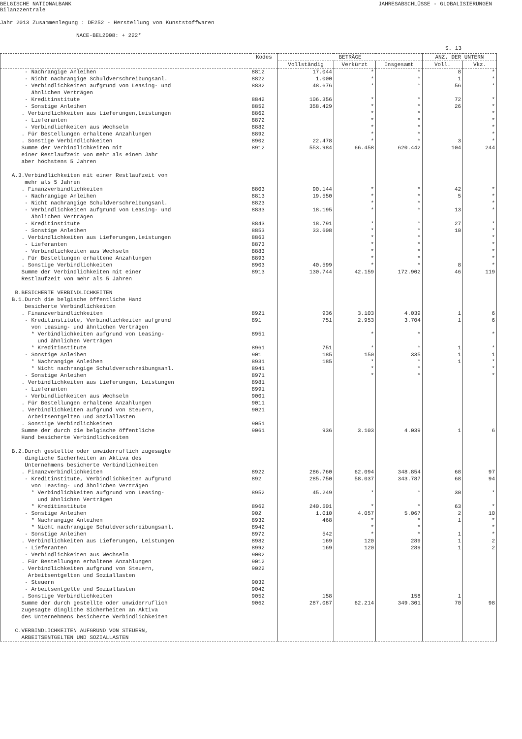BELGISCHE NATIONALBANK
Bilanzzentrale JAHRESABSCHLÜSSE - GLOBALISIERUNGEN
Jahr 2013 Zusammenlegung : DE252 - Herstellung von Kunststoffwaren
NACE-BEL2008: + 222*
S. 13
| | Kodes | BETRÄGE | | | ANZ. DER UNTERN | |
| --- | --- | --- | --- | --- | --- | --- |
| | | Vollständig | Verkürzt | Insgesamt | Voll. | Vkz. |
| - Nachrangige Anleihen | 8812 | 17.044 | * | * | 8 | * |
| - Nicht nachrangige Schuldverschreibungsanl. | 8822 | 1.000 | * | * | 1 | * |
| - Verbindlichkeiten aufgrund von Leasing- und ähnlichen Verträgen | 8832 | 48.676 | * | * | 56 | * |
| - Kreditinstitute | 8842 | 106.356 | * | * | 72 | * |
| - Sonstige Anleihen | 8852 | 358.429 | * | * | 26 | * |
| . Verbindlichkeiten aus Lieferungen,Leistungen | 8862 | | * | * | | * |
| - Lieferanten | 8872 | | * | * | | * |
| - Verbindlichkeiten aus Wechseln | 8882 | | * | * | | * |
| . Für Bestellungen erhaltene Anzahlungen | 8892 | | * | * | | * |
| . Sonstige Verbindlichkeiten | 8902 | 22.478 | * | * | 3 | * |
| Summe der Verbindlichkeiten mit einer Restlaufzeit von mehr als einem Jahr aber höchstens 5 Jahren | 8912 | 553.984 | 66.458 | 620.442 | 104 | 244 |
| A.3.Verbindlichkeiten mit einer Restlaufzeit von mehr als 5 Jahren | | | | | | |
| . Finanzverbindlichkeiten | 8803 | 90.144 | * | * | 42 | * |
| - Nachrangige Anleihen | 8813 | 19.550 | * | * | 5 | * |
| - Nicht nachrangige Schuldverschreibungsanl. | 8823 | | * | * | | * |
| - Verbindlichkeiten aufgrund von Leasing- und ähnlichen Verträgen | 8833 | 18.195 | * | * | 13 | * |
| - Kreditinstitute | 8843 | 18.791 | * | * | 27 | * |
| - Sonstige Anleihen | 8853 | 33.608 | * | * | 10 | * |
| . Verbindlichkeiten aus Lieferungen,Leistungen | 8863 | | * | * | | * |
| - Lieferanten | 8873 | | * | * | | * |
| - Verbindlichkeiten aus Wechseln | 8883 | | * | * | | * |
| . Für Bestellungen erhaltene Anzahlungen | 8893 | | * | * | | * |
| . Sonstige Verbindlichkeiten | 8903 | 40.599 | * | * | 8 | * |
| Summe der Verbindlichkeiten mit einer Restlaufzeit von mehr als 5 Jahren | 8913 | 130.744 | 42.159 | 172.902 | 46 | 119 |
| B.BESICHERTE VERBINDLICHKEITEN B.1.Durch die belgische öffentliche Hand besicherte Verbindlichkeiten | | | | | | |
| . Finanzverbindlichkeiten | 8921 | 936 | 3.103 | 4.039 | 1 | 6 |
| - Kreditinstitute, Verbindlichkeiten aufgrund von Leasing- und ähnlichen Verträgen | 891 | 751 | 2.953 | 3.704 | 1 | 6 |
| * Verbindlichkeiten aufgrund von Leasing- und ähnlichen Verträgen | 8951 | | * | * | | * |
| * Kreditinstitute | 8961 | 751 | * | * | 1 | * |
| - Sonstige Anleihen | 901 | 185 | 150 | 335 | 1 | 1 |
| * Nachrangige Anleihen | 8931 | 185 | * | * | 1 | * |
| * Nicht nachrangige Schuldverschreibungsanl. | 8941 | | * | * | | * |
| - Sonstige Anleihen | 8971 | | * | * | | * |
| . Verbindlichkeiten aus Lieferungen, Leistungen | 8981 | | | | | |
| - Lieferanten | 8991 | | | | | |
| - Verbindlichkeiten aus Wechseln | 9001 | | | | | |
| . Für Bestellungen erhaltene Anzahlungen | 9011 | | | | | |
| . Verbindlichkeiten aufgrund von Steuern, Arbeitsentgelten und Soziallasten | 9021 | | | | | |
| . Sonstige Verbindlichkeiten | 9051 | | | | | |
| Summe der durch die belgische öffentliche Hand besicherte Verbindlichkeiten | 9061 | 936 | 3.103 | 4.039 | 1 | 6 |
| B.2.Durch gestellte oder unwiderruflich zugesagte dingliche Sicherheiten an Aktiva des Unternehmens besicherte Verbindlichkeiten | | | | | | |
| . Finanzverbindlichkeiten | 8922 | 286.760 | 62.094 | 348.854 | 68 | 97 |
| - Kreditinstitute, Verbindlichkeiten aufgrund von Leasing- und ähnlichen Verträgen | 892 | 285.750 | 58.037 | 343.787 | 68 | 94 |
| * Verbindlichkeiten aufgrund von Leasing- und ähnlichen Verträgen | 8952 | 45.249 | * | * | 30 | * |
| * Kreditinstitute | 8962 | 240.501 | * | * | 63 | * |
| - Sonstige Anleihen | 902 | 1.010 | 4.057 | 5.067 | 2 | 10 |
| * Nachrangige Anleihen | 8932 | 468 | * | * | 1 | * |
| * Nicht nachrangige Schuldverschreibungsanl. | 8942 | | * | * | | * |
| - Sonstige Anleihen | 8972 | 542 | * | * | 1 | * |
| . Verbindlichkeiten aus Lieferungen, Leistungen | 8982 | 169 | 120 | 289 | 1 | 2 |
| - Lieferanten | 8992 | 169 | 120 | 289 | 1 | 2 |
| - Verbindlichkeiten aus Wechseln | 9002 | | | | | |
| . Für Bestellungen erhaltene Anzahlungen | 9012 | | | | | |
| . Verbindlichkeiten aufgrund von Steuern, Arbeitsentgelten und Soziallasten | 9022 | | | | | |
| - Steuern | 9032 | | | | | |
| - Arbeitsentgelte und Soziallasten | 9042 | | | | | |
| . Sonstige Verbindlichkeiten | 9052 | 158 | | 158 | 1 | |
| Summe der durch gestellte oder unwiderruflich zugesagte dingliche Sicherheiten an Aktiva des Unternehmens besicherte Verbindlichkeiten | 9062 | 287.087 | 62.214 | 349.301 | 70 | 98 |
| C.VERBINDLICHKEITEN AUFGRUND VON STEUERN, ARBEITSENTGELTEN UND SOZIALLASTEN | | | | | | |